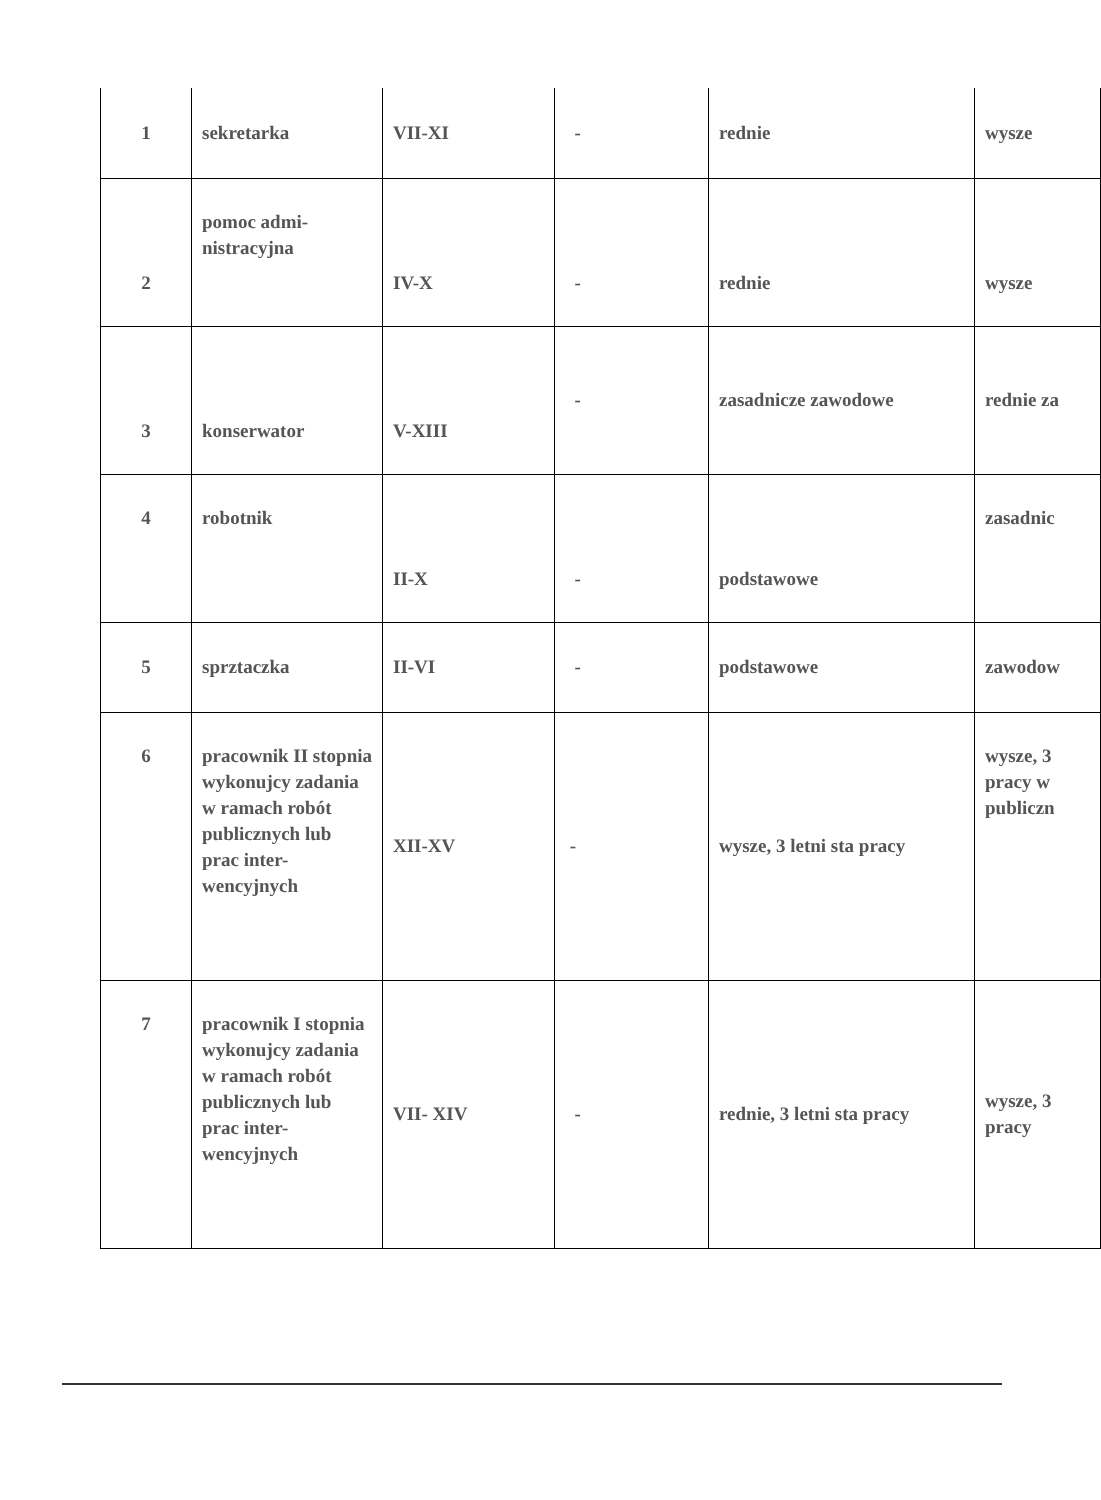| 1 | sekretarka | VII-XI | - | rednie | wysze |
| 2 | pomoc admi- nistracyjna | IV-X | - | rednie | wysze |
| 3 | konserwator | V-XIII | - | zasadnicze zawodowe | rednie za |
| 4 | robotnik | II-X | - | podstawowe | zasadnic |
| 5 | sprztaczka | II-VI | - | podstawowe | zawodow |
| 6 | pracownik II stopnia wykonujcy zadania w ramach robót publicznych lub prac inter- wencyjnych | XII-XV | - | wysze, 3 letni sta pracy | wysze, 3 pracy w publiczn |
| 7 | pracownik I stopnia wykonujcy zadania w ramach robót publicznych lub prac inter- wencyjnych | VII- XIV | - | rednie, 3 letni sta pracy | wysze, 3 pracy |